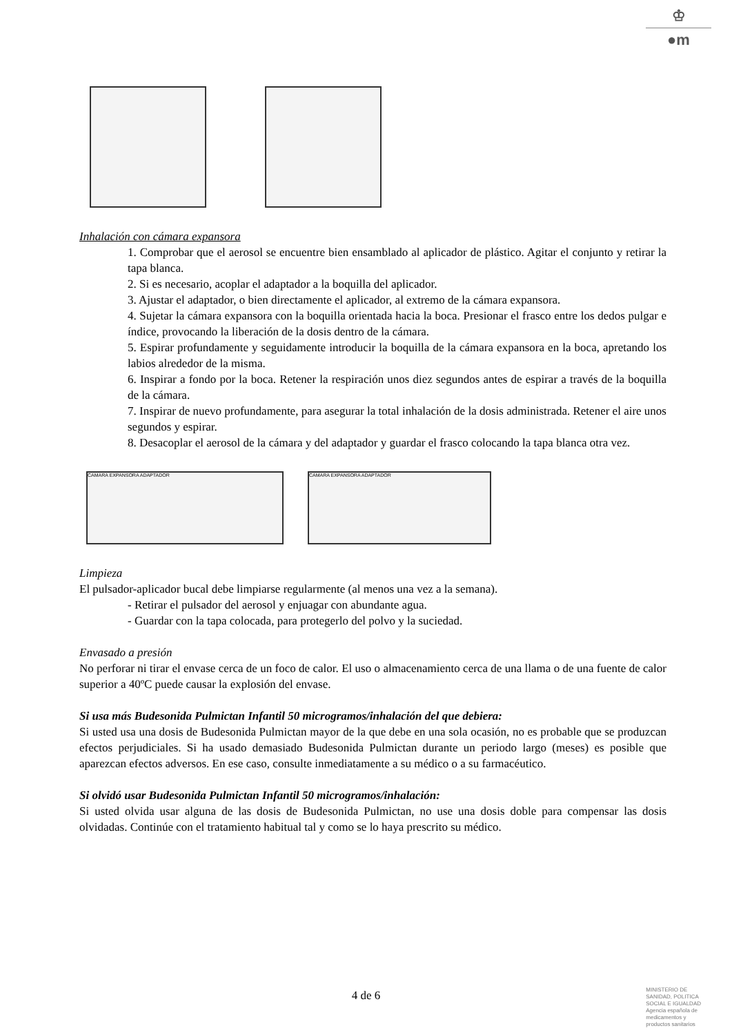♔
●m
Inhalación con cámara expansora
1. Comprobar que el aerosol se encuentre bien ensamblado al aplicador de plástico. Agitar el conjunto y retirar la tapa blanca.
2. Si es necesario, acoplar el adaptador a la boquilla del aplicador.
3. Ajustar el adaptador, o bien directamente el aplicador, al extremo de la cámara expansora.
4. Sujetar la cámara expansora con la boquilla orientada hacia la boca. Presionar el frasco entre los dedos pulgar e índice, provocando la liberación de la dosis dentro de la cámara.
5. Espirar profundamente y seguidamente introducir la boquilla de la cámara expansora en la boca, apretando los labios alrededor de la misma.
6. Inspirar a fondo por la boca. Retener la respiración unos diez segundos antes de espirar a través de la boquilla de la cámara.
7. Inspirar de nuevo profundamente, para asegurar la total inhalación de la dosis administrada. Retener el aire unos segundos y espirar.
8. Desacoplar el aerosol de la cámara y del adaptador y guardar el frasco colocando la tapa blanca otra vez.
CAMARA EXPANSORA ADAPTADOR CAMARA EXPANSORA ADAPTADOR
Limpieza
El pulsador-aplicador bucal debe limpiarse regularmente (al menos una vez a la semana).
- Retirar el pulsador del aerosol y enjuagar con abundante agua.
- Guardar con la tapa colocada, para protegerlo del polvo y la suciedad.
Envasado a presión
No perforar ni tirar el envase cerca de un foco de calor. El uso o almacenamiento cerca de una llama o de una fuente de calor superior a 40ºC puede causar la explosión del envase.
Si usa más Budesonida Pulmictan Infantil 50 microgramos/inhalación del que debiera:
Si usted usa una dosis de Budesonida Pulmictan mayor de la que debe en una sola ocasión, no es probable que se produzcan efectos perjudiciales. Si ha usado demasiado Budesonida Pulmictan durante un periodo largo (meses) es posible que aparezcan efectos adversos. En ese caso, consulte inmediatamente a su médico o a su farmacéutico.
Si olvidó usar Budesonida Pulmictan Infantil 50 microgramos/inhalación:
Si usted olvida usar alguna de las dosis de Budesonida Pulmictan, no use una dosis doble para compensar las dosis olvidadas. Continúe con el tratamiento habitual tal y como se lo haya prescrito su médico.
4 de 6
MINISTERIO DE
SANIDAD, POLITICA
SOCIAL E IGUALDAD
Agencia española de
medicamentos y
productos sanitarios